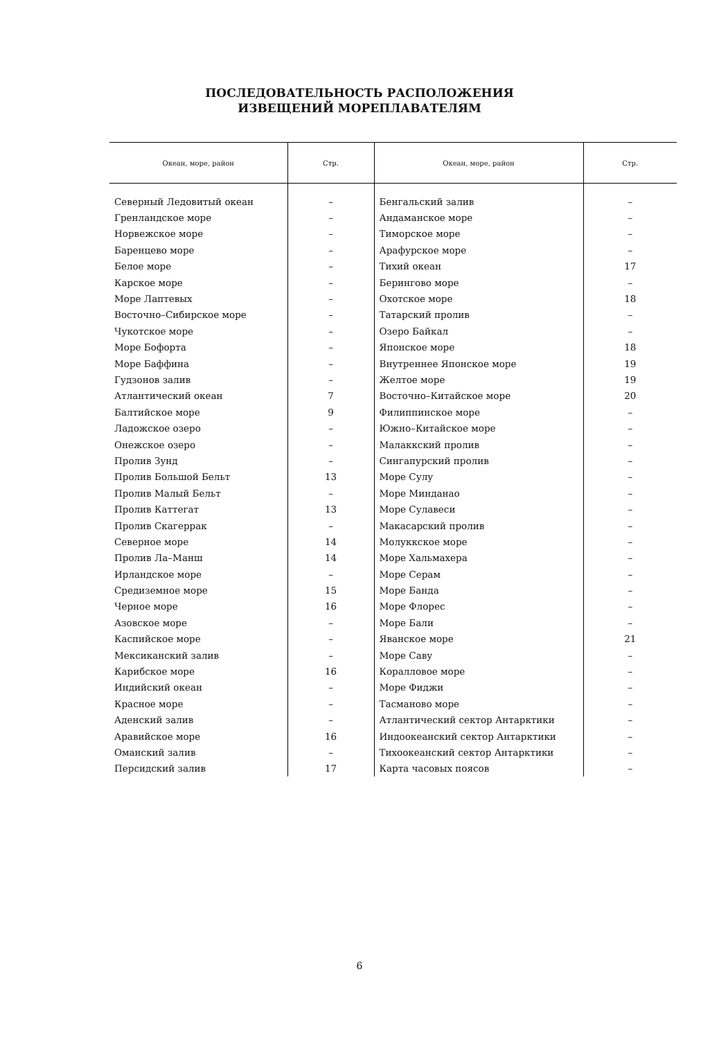ПОСЛЕДОВАТЕЛЬНОСТЬ РАСПОЛОЖЕНИЯ
ИЗВЕЩЕНИЙ МОРЕПЛАВАТЕЛЯМ
| Океан, море, район | Стр. | Океан, море, район | Стр. |
| --- | --- | --- | --- |
| Северный Ледовитый океан | – | Бенгальский залив | – |
| Гренландское море | – | Андаманское море | – |
| Норвежское море | – | Тиморское море | – |
| Баренцево море | – | Арафурское море | – |
| Белое море | – | Тихий океан | 17 |
| Карское море | – | Берингово море | – |
| Море Лаптевых | – | Охотское море | 18 |
| Восточно–Сибирское море | – | Татарский пролив | – |
| Чукотское море | – | Озеро Байкал | – |
| Море Бофорта | – | Японское море | 18 |
| Море Баффина | – | Внутреннее Японское море | 19 |
| Гудзонов залив | – | Желтое море | 19 |
| Атлантический океан | 7 | Восточно–Китайское море | 20 |
| Балтийское море | 9 | Филиппинское море | – |
| Ладожское озеро | – | Южно–Китайское море | – |
| Онежское озеро | – | Малаккский пролив | – |
| Пролив Зунд | – | Сингапурский пролив | – |
| Пролив Большой Бельт | 13 | Море Сулу | – |
| Пролив Малый Бельт | – | Море Минданао | – |
| Пролив Каттегат | 13 | Море Сулавеси | – |
| Пролив Скагеррак | – | Макасарский пролив | – |
| Северное море | 14 | Молуккское море | – |
| Пролив Ла–Манш | 14 | Море Хальмахера | – |
| Ирландское море | – | Море Серам | – |
| Средиземное море | 15 | Море Банда | – |
| Черное море | 16 | Море Флорес | – |
| Азовское море | – | Море Бали | – |
| Каспийское море | – | Яванское море | 21 |
| Мексиканский залив | – | Море Саву | – |
| Карибское море | 16 | Коралловое море | – |
| Индийский океан | – | Море Фиджи | – |
| Красное море | – | Тасманово море | – |
| Аденский залив | – | Атлантический сектор Антарктики | – |
| Аравийское море | 16 | Индоокеанский сектор Антарктики | – |
| Оманский залив | – | Тихоокеанский сектор Антарктики | – |
| Персидский залив | 17 | Карта часовых поясов | – |
6